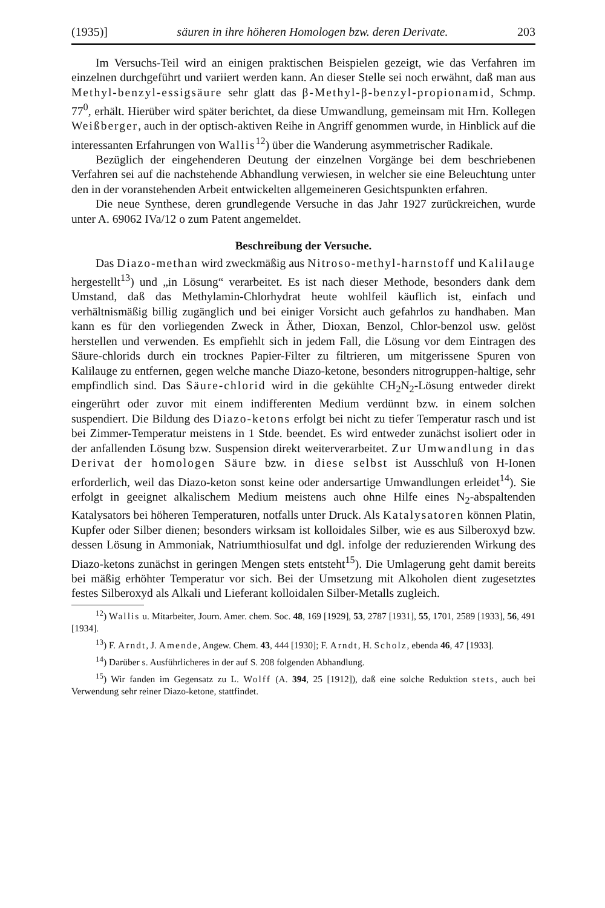(1935)] säuren in ihre höheren Homologen bzw. deren Derivate. 203
Im Versuchs-Teil wird an einigen praktischen Beispielen gezeigt, wie das Verfahren im einzelnen durchgeführt und variiert werden kann. An dieser Stelle sei noch erwähnt, daß man aus Methyl-benzyl-essigsäure sehr glatt das β-Methyl-β-benzyl-propionamid, Schmp. 77<sup>0</sup>, erhält. Hierüber wird später berichtet, da diese Umwandlung, gemeinsam mit Hrn. Kollegen Weißberger, auch in der optisch-aktiven Reihe in Angriff genommen wurde, in Hinblick auf die interessanten Erfahrungen von Wallis<sup>12</sup>) über die Wanderung asymmetrischer Radikale.
Bezüglich der eingehenderen Deutung der einzelnen Vorgänge bei dem beschriebenen Verfahren sei auf die nachstehende Abhandlung verwiesen, in welcher sie eine Beleuchtung unter den in der voranstehenden Arbeit entwickelten allgemeineren Gesichtspunkten erfahren.
Die neue Synthese, deren grundlegende Versuche in das Jahr 1927 zurückreichen, wurde unter A. 69062 IVa/12 o zum Patent angemeldet.
Beschreibung der Versuche.
Das Diazo-methan wird zweckmäßig aus Nitroso-methyl-harnstoff und Kalilauge hergestellt<sup>13</sup>) und „in Lösung“ verarbeitet. Es ist nach dieser Methode, besonders dank dem Umstand, daß das Methylamin-Chlorhydrat heute wohlfeil käuflich ist, einfach und verhältnismäßig billig zugänglich und bei einiger Vorsicht auch gefahrlos zu handhaben. Man kann es für den vorliegenden Zweck in Äther, Dioxan, Benzol, Chlor-benzol usw. gelöst herstellen und verwenden. Es empfiehlt sich in jedem Fall, die Lösung vor dem Eintragen des Säure-chlorids durch ein trocknes Papier-Filter zu filtrieren, um mitgerissene Spuren von Kalilauge zu entfernen, gegen welche manche Diazo-ketone, besonders nitrogruppen-haltige, sehr empfindlich sind. Das Säure-chlorid wird in die gekühlte CH<sub>2</sub>N<sub>2</sub>-Lösung entweder direkt eingerührt oder zuvor mit einem indifferenten Medium verdünnt bzw. in einem solchen suspendiert. Die Bildung des Diazo-ketons erfolgt bei nicht zu tiefer Temperatur rasch und ist bei Zimmer-Temperatur meistens in 1 Stde. beendet. Es wird entweder zunächst isoliert oder in der anfallenden Lösung bzw. Suspension direkt weiterverarbeitet. Zur Umwandlung in das Derivat der homologen Säure bzw. in diese selbst ist Ausschluß von H-Ionen erforderlich, weil das Diazo-keton sonst keine oder andersartige Umwandlungen erleidet<sup>14</sup>). Sie erfolgt in geeignet alkalischem Medium meistens auch ohne Hilfe eines N<sub>2</sub>-abspaltenden Katalysators bei höheren Temperaturen, notfalls unter Druck. Als Katalysatoren können Platin, Kupfer oder Silber dienen; besonders wirksam ist kolloidales Silber, wie es aus Silberoxyd bzw. dessen Lösung in Ammoniak, Natriumthiosulfat und dgl. infolge der reduzierenden Wirkung des Diazo-ketons zunächst in geringen Mengen stets entsteht<sup>15</sup>). Die Umlagerung geht damit bereits bei mäßig erhöhter Temperatur vor sich. Bei der Umsetzung mit Alkoholen dient zugesetztes festes Silberoxyd als Alkali und Lieferant kolloidalen Silber-Metalls zugleich.
<sup>12</sup>) Wallis u. Mitarbeiter, Journ. Amer. chem. Soc. 48, 169 [1929], 53, 2787 [1931], 55, 1701, 2589 [1933], 56, 491 [1934].
<sup>13</sup>) F. Arndt, J. Amende, Angew. Chem. 43, 444 [1930]; F. Arndt, H. Scholz, ebenda 46, 47 [1933].
<sup>14</sup>) Darüber s. Ausführlicheres in der auf S. 208 folgenden Abhandlung.
<sup>15</sup>) Wir fanden im Gegensatz zu L. Wolff (A. 394, 25 [1912]), daß eine solche Reduktion stets, auch bei Verwendung sehr reiner Diazo-ketone, stattfindet.